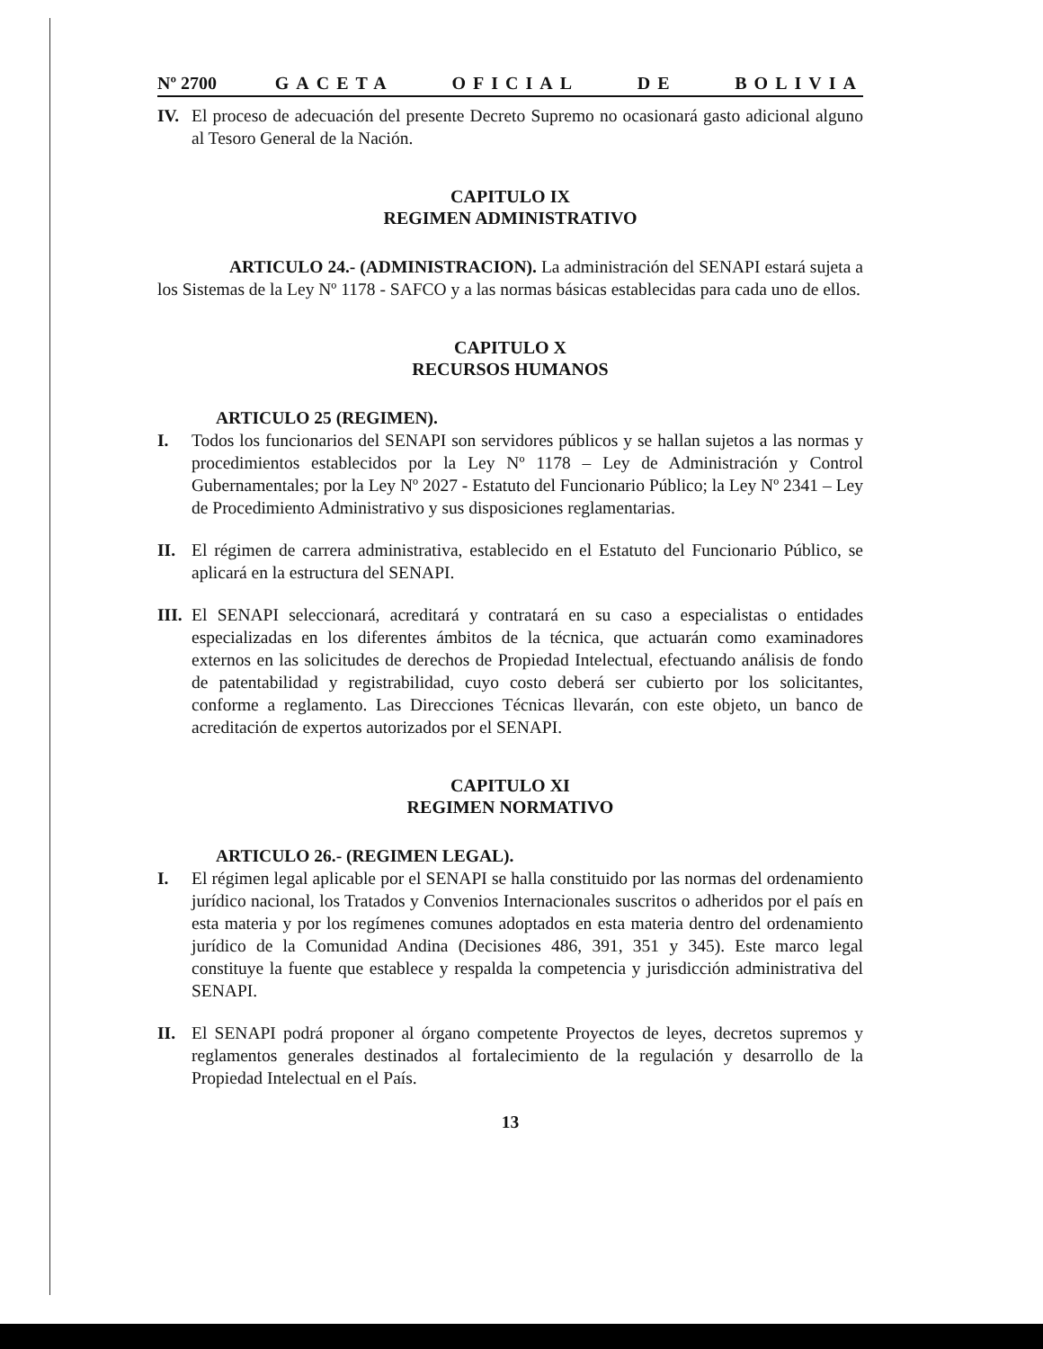Nº 2700 GACETA OFICIAL DE BOLIVIA
IV. El proceso de adecuación del presente Decreto Supremo no ocasionará gasto adicional alguno al Tesoro General de la Nación.
CAPITULO IX
REGIMEN ADMINISTRATIVO
ARTICULO 24.- (ADMINISTRACION). La administración del SENAPI estará sujeta a los Sistemas de la Ley Nº 1178 - SAFCO y a las normas básicas establecidas para cada uno de ellos.
CAPITULO X
RECURSOS HUMANOS
ARTICULO 25 (REGIMEN).
I. Todos los funcionarios del SENAPI son servidores públicos y se hallan sujetos a las normas y procedimientos establecidos por la Ley Nº 1178 – Ley de Administración y Control Gubernamentales; por la Ley Nº 2027 - Estatuto del Funcionario Público; la Ley Nº 2341 – Ley de Procedimiento Administrativo y sus disposiciones reglamentarias.
II. El régimen de carrera administrativa, establecido en el Estatuto del Funcionario Público, se aplicará en la estructura del SENAPI.
III. El SENAPI seleccionará, acreditará y contratará en su caso a especialistas o entidades especializadas en los diferentes ámbitos de la técnica, que actuarán como examinadores externos en las solicitudes de derechos de Propiedad Intelectual, efectuando análisis de fondo de patentabilidad y registrabilidad, cuyo costo deberá ser cubierto por los solicitantes, conforme a reglamento. Las Direcciones Técnicas llevarán, con este objeto, un banco de acreditación de expertos autorizados por el SENAPI.
CAPITULO XI
REGIMEN NORMATIVO
ARTICULO 26.- (REGIMEN LEGAL).
I. El régimen legal aplicable por el SENAPI se halla constituido por las normas del ordenamiento jurídico nacional, los Tratados y Convenios Internacionales suscritos o adheridos por el país en esta materia y por los regímenes comunes adoptados en esta materia dentro del ordenamiento jurídico de la Comunidad Andina (Decisiones 486, 391, 351 y 345). Este marco legal constituye la fuente que establece y respalda la competencia y jurisdicción administrativa del SENAPI.
II. El SENAPI podrá proponer al órgano competente Proyectos de leyes, decretos supremos y reglamentos generales destinados al fortalecimiento de la regulación y desarrollo de la Propiedad Intelectual en el País.
13